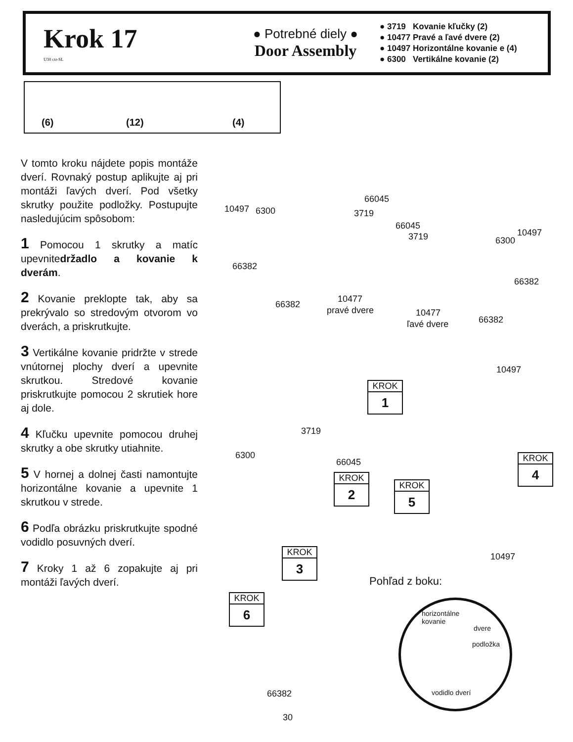Krok 17
U30 ctr-SL
● Potrebné diely ●
Door Assembly
● 3719 Kovanie kľučky (2)
● 10477 Pravé a ľavé dvere (2)
● 10497 Horizontálne kovanie e (4)
● 6300 Vertikálne kovanie (2)
(6) (12) (4)
V tomto kroku nájdete popis montáže dverí. Rovnaký postup aplikujte aj pri montáži ľavých dverí. Pod všetky skrutky použite podložky. Postupujte nasledujúcim spôsobom:
1 Pomocou 1 skrutky a matíc upevnitedržadlo a kovanie k dverám.
2 Kovanie preklopte tak, aby sa prekrývalo so stredovým otvorom vo dverách, a priskrutkujte.
3 Vertikálne kovanie pridržte v strede vnútornej plochy dverí a upevnite skrutkou. Stredové kovanie priskrutkujte pomocou 2 skrutiek hore aj dole.
4 Kľučku upevnite pomocou druhej skrutky a obe skrutky utiahnite.
5 V hornej a dolnej časti namontujte horizontálne kovanie a upevnite 1 skrutkou v strede.
6 Podľa obrázku priskrutkujte spodné vodidlo posuvných dverí.
7 Kroky 1 až 6 zopakujte aj pri montáži ľavých dverí.
10497 6300
66045
3719
66382
66382
10477
pravé dvere
66045
3719 6300
10497
66382
10477
ľavé dvere 66382
10497
3719
6300
66045
10497
KROK
1
KROK
2
KROK
3
KROK
4
KROK
5
KROK
6
Pohľad z boku:
horizontálne
kovanie
dvere
podložka
vodidlo dverí 66382
30